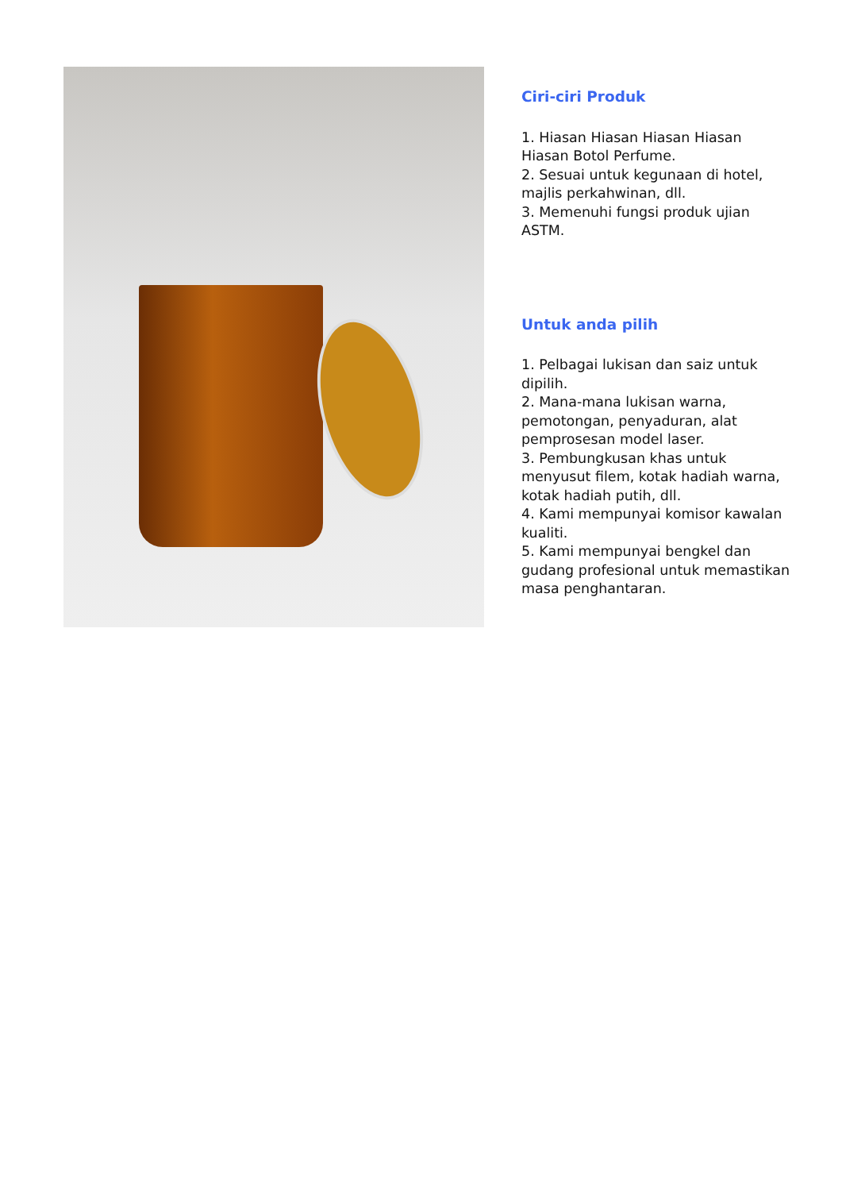Ciri-ciri Produk
1. Hiasan Hiasan Hiasan Hiasan Hiasan Botol Perfume.
2. Sesuai untuk kegunaan di hotel, majlis perkahwinan, dll.
3. Memenuhi fungsi produk ujian ASTM.
Untuk anda pilih
1. Pelbagai lukisan dan saiz untuk dipilih.
2. Mana-mana lukisan warna, pemotongan, penyaduran, alat pemprosesan model laser.
3. Pembungkusan khas untuk menyusut filem, kotak hadiah warna, kotak hadiah putih, dll.
4. Kami mempunyai komisor kawalan kualiti.
5. Kami mempunyai bengkel dan gudang profesional untuk memastikan masa penghantaran.